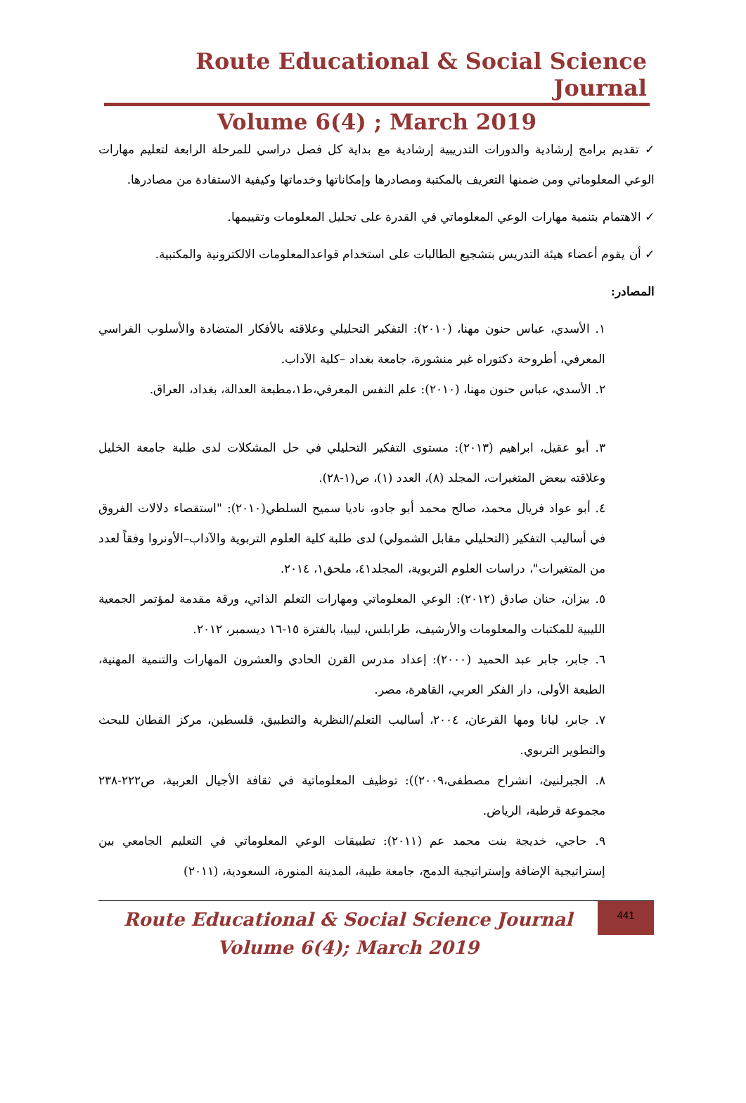Route Educational & Social Science Journal
Volume 6(4) ; March 2019
✓ تقديم برامج إرشادية والدورات التدريبية إرشادية مع بداية كل فصل دراسي للمرحلة الرابعة لتعليم مهارات الوعي المعلوماتي ومن ضمنها التعريف بالمكتبة ومصادرها وإمكاناتها وخدماتها وكيفية الاستفادة من مصادرها.
✓ الاهتمام بتنمية مهارات الوعي المعلوماتي في القدرة على تحليل المعلومات وتقييمها.
✓ أن يقوم أعضاء هيئة التدريس بتشجيع الطالبات على استخدام قواعدالمعلومات الالكترونية والمكتبية.
المصادر:
١. الأسدي، عباس حنون مهنا، (٢٠١٠): التفكير التحليلي وعلاقته بالأفكار المتضادة والأسلوب الفراسي المعرفي، أطروحة دكتوراه غير منشورة، جامعة بغداد –كلية الآداب.
٢. الأسدي، عباس حنون مهنا، (٢٠١٠): علم النفس المعرفي،ط١،مطبعة العدالة، بغداد، العراق.
٣. أبو عقيل، ابراهيم (٢٠١٣): مستوى التفكير التحليلي في حل المشكلات لدى طلبة جامعة الخليل وعلاقته ببعض المتغيرات، المجلد (٨)، العدد (١)، ص(١-٢٨).
٤. أبو عواد فريال محمد، صالح محمد أبو جادو، ناديا سميح السلطي(٢٠١٠): "استقصاء دلالات الفروق في أساليب التفكير (التحليلي مقابل الشمولي) لدى طلبة كلية العلوم التربوية والآداب–الأونروا وفقاً لعدد من المتغيرات"، دراسات العلوم التربوية، المجلد٤١، ملحق١، ٢٠١٤.
٥. بيزان، حنان صادق (٢٠١٢): الوعي المعلوماتي ومهارات التعلم الذاتي، ورقة مقدمة لمؤتمر الجمعية الليبية للمكتبات والمعلومات والأرشيف، طرابلس، ليبيا، بالفترة ١٥-١٦ ديسمبر، ٢٠١٢.
٦. جابر، جابر عبد الحميد (٢٠٠٠): إعداد مدرس القرن الحادي والعشرون المهارات والتنمية المهنية، الطبعة الأولى، دار الفكر العربي، القاهرة، مصر.
٧. جابر، ليانا ومها القرعان، ٢٠٠٤، أساليب التعلم/النظرية والتطبيق، فلسطين، مركز القطان للبحث والتطوير التربوي.
٨. الجبرلنيئ، انشراح مصطفى،٢٠٠٩)): توظيف المعلوماتية في ثقافة الأجيال العربية، ص٢٢٢-٢٣٨ مجموعة قرطبة، الرياض.
٩. حاجي، خديجة بنت محمد عم (٢٠١١): تطبيقات الوعي المعلوماتي في التعليم الجامعي بين إستراتيجية الإضافة وإستراتيجية الدمج، جامعة طيبة، المدينة المنورة، السعودية، (٢٠١١)
Route Educational & Social Science Journal
Volume 6(4); March 2019
441